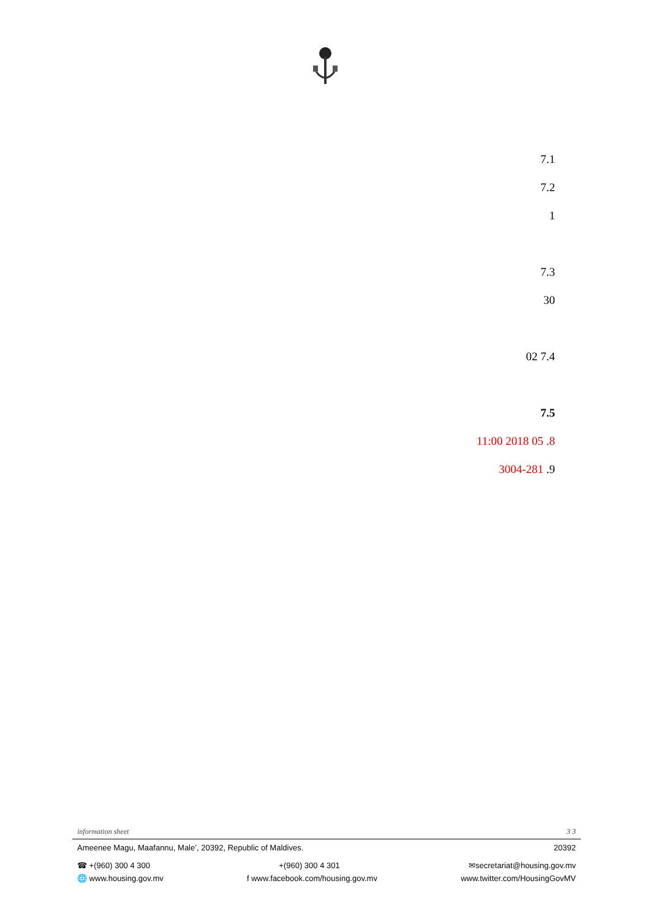7.1
7.2
1
7.3
30
7.4 02
7.5
8. 05 2018 11:00
9. 3004-281
information sheet 3 3
Ameenee Magu, Maafannu, Male’, 20392, Republic of Maldives. 20392
☎ +(960) 300 4 300 +(960) 300 4 301 ✉secretariat@housing.gov.mv
🌐 www.housing.gov.mv f www.facebook.com/housing.gov.mv www.twitter.com/HousingGovMV